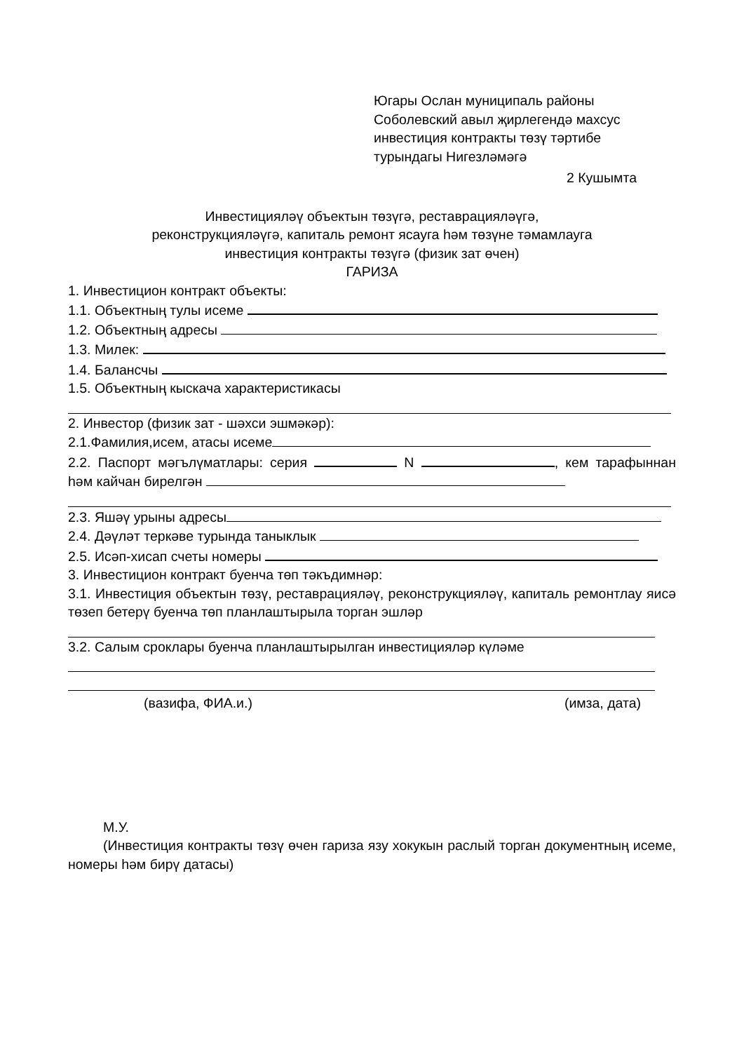Югары Ослан муниципаль районы
Соболевский авыл җирлегендә махсус
инвестиция контракты төзү тәртибе
турындагы Нигезләмәгә
2 Кушымта
Инвестицияләү объектын төзүгә, реставрацияләүгә,
реконструкцияләүгә, капиталь ремонт ясауга һәм төзүне тәмамлауга
инвестиция контракты төзүгә (физик зат өчен)
ГАРИЗА
1. Инвестицион контракт объекты:
1.1. Объектның тулы исеме
1.2. Объектның адресы
1.3. Милек:
1.4. Балансчы
1.5. Объектның кыскача характеристикасы
2. Инвестор (физик зат - шәхси эшмәкәр):
2.1.Фамилия,исем, атасы исеме
2.2. Паспорт мәгълүматлары: серия N , кем тарафыннан һәм кайчан бирелгән
2.3. Яшәү урыны адресы
2.4. Дәүләт теркәве турында таныклык
2.5. Исәп-хисап счеты номеры
3. Инвестицион контракт буенча төп тәкъдимнәр:
3.1. Инвестиция объектын төзү, реставрацияләү, реконструкцияләү, капиталь ремонтлау яисә төзеп бетерү буенча төп планлаштырыла торган эшләр
3.2. Салым сроклары буенча планлаштырылган инвестицияләр күләме
(вазифа, ФИА.и.) (имза, дата)
М.У.
(Инвестиция контракты төзү өчен гариза язу хокукын раслый торган документның исеме, номеры һәм бирү датасы)